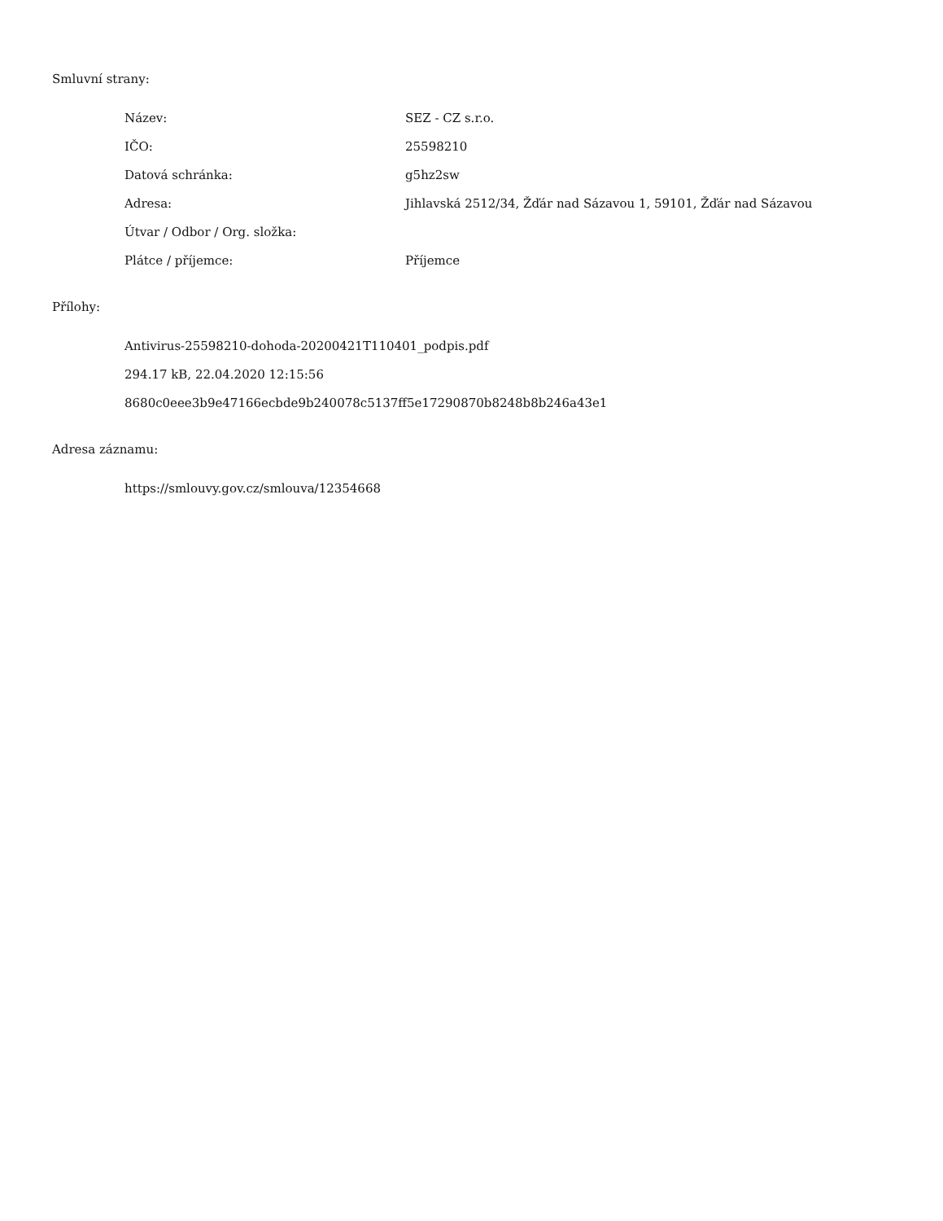Smluvní strany:
| Název: | SEZ - CZ s.r.o. |
| IČO: | 25598210 |
| Datová schránka: | g5hz2sw |
| Adresa: | Jihlavská 2512/34, Žďár nad Sázavou 1, 59101, Žďár nad Sázavou |
| Útvar / Odbor / Org. složka: | |
| Plátce / příjemce: | Příjemce |
Přílohy:
Antivirus-25598210-dohoda-20200421T110401_podpis.pdf
294.17 kB, 22.04.2020 12:15:56
8680c0eee3b9e47166ecbde9b240078c5137ff5e17290870b8248b8b246a43e1
Adresa záznamu:
https://smlouvy.gov.cz/smlouva/12354668